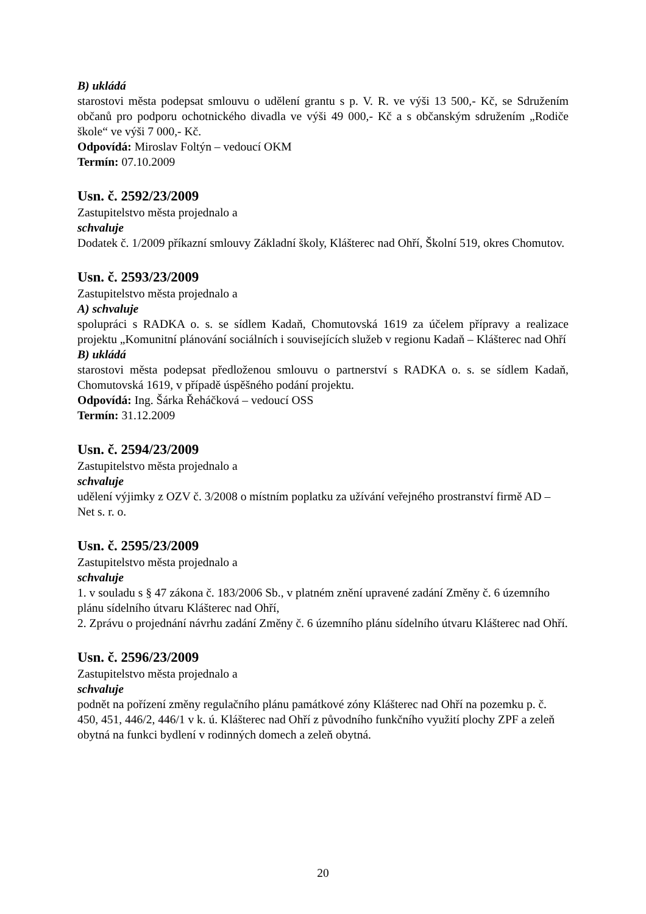B) ukládá
starostovi města podepsat smlouvu o udělení grantu s p. V. R. ve výši 13 500,- Kč, se Sdružením občanů pro podporu ochotnického divadla ve výši 49 000,- Kč a s občanským sdružením „Rodiče škole“ ve výši 7 000,- Kč.
Odpovídá: Miroslav Foltýn – vedoucí OKM
Termín: 07.10.2009
Usn. č. 2592/23/2009
Zastupitelstvo města projednalo a
schvaluje
Dodatek č. 1/2009 příkazní smlouvy Základní školy, Klášterec nad Ohří, Školní 519, okres Chomutov.
Usn. č. 2593/23/2009
Zastupitelstvo města projednalo a
A) schvaluje
spolupráci s RADKA o. s. se sídlem Kadaň, Chomutovská 1619 za účelem přípravy a realizace projektu „Komunitní plánování sociálních i souvisejících služeb v regionu Kadaň – Klášterec nad Ohří
B) ukládá
starostovi města podepsat předloženou smlouvu o partnerství s RADKA o. s. se sídlem Kadaň, Chomutovská 1619, v případě úspěšného podání projektu.
Odpovídá: Ing. Šárka Řeháčková – vedoucí OSS
Termín: 31.12.2009
Usn. č. 2594/23/2009
Zastupitelstvo města projednalo a
schvaluje
udělení výjimky z OZV č. 3/2008 o místním poplatku za užívání veřejného prostranství firmě AD – Net s. r. o.
Usn. č. 2595/23/2009
Zastupitelstvo města projednalo a
schvaluje
1. v souladu s § 47 zákona č. 183/2006 Sb., v platném znění upravené zadání Změny č. 6 územního plánu sídelního útvaru Klášterec nad Ohří,
2. Zprávu o projednání návrhu zadání Změny č. 6 územního plánu sídelního útvaru Klášterec nad Ohří.
Usn. č. 2596/23/2009
Zastupitelstvo města projednalo a
schvaluje
podnět na pořízení změny regulačního plánu památkové zóny Klášterec nad Ohří na pozemku p. č. 450, 451, 446/2, 446/1 v k. ú. Klášterec nad Ohří z původního funkčního využití plochy ZPF a zeleň obytná na funkci bydlení v rodinných domech a zeleň obytná.
20